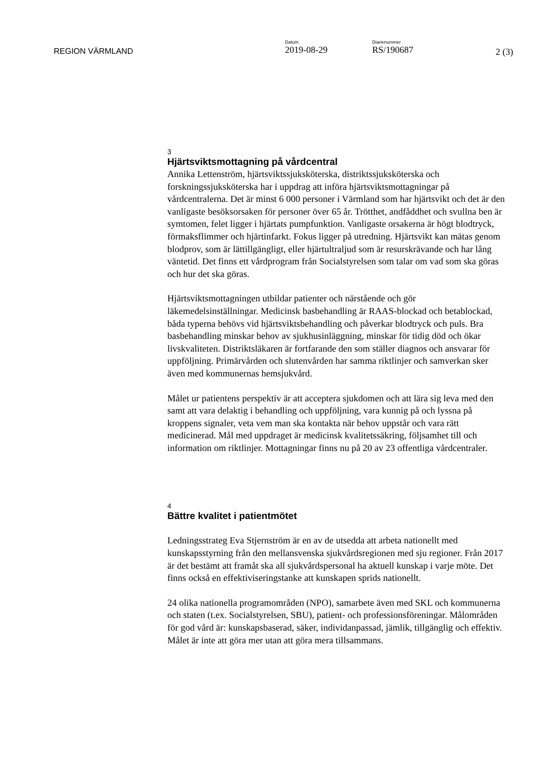REGION VÄRMLAND
Datum
2019-08-29
Diarienummer
RS/190687
2 (3)
3
Hjärtsviktsmottagning på vårdcentral
Annika Lettenström, hjärtsviktssjuksköterska, distriktssjuksköterska och forskningssjuksköterska har i uppdrag att införa hjärtsviktsmottagningar på vårdcentralerna. Det är minst 6 000 personer i Värmland som har hjärtsvikt och det är den vanligaste besöksorsaken för personer över 65 år. Trötthet, andfåddhet och svullna ben är symtomen, felet ligger i hjärtats pumpfunktion. Vanligaste orsakerna är högt blodtryck, förmaksflimmer och hjärtinfarkt. Fokus ligger på utredning. Hjärtsvikt kan mätas genom blodprov, som är lättillgängligt, eller hjärtultraljud som är resurskrävande och har lång väntetid. Det finns ett vårdprogram från Socialstyrelsen som talar om vad som ska göras och hur det ska göras.
Hjärtsviktsmottagningen utbildar patienter och närstående och gör läkemedelsinställningar. Medicinsk basbehandling är RAAS-blockad och betablockad, båda typerna behövs vid hjärtsviktsbehandling och påverkar blodtryck och puls. Bra basbehandling minskar behov av sjukhusinläggning, minskar för tidig död och ökar livskvaliteten. Distriktsläkaren är fortfarande den som ställer diagnos och ansvarar för uppföljning. Primärvården och slutenvården har samma riktlinjer och samverkan sker även med kommunernas hemsjukvård.
Målet ur patientens perspektiv är att acceptera sjukdomen och att lära sig leva med den samt att vara delaktig i behandling och uppföljning, vara kunnig på och lyssna på kroppens signaler, veta vem man ska kontakta när behov uppstår och vara rätt medicinerad. Mål med uppdraget är medicinsk kvalitetssäkring, följsamhet till och information om riktlinjer. Mottagningar finns nu på 20 av 23 offentliga vårdcentraler.
4
Bättre kvalitet i patientmötet
Ledningsstrateg Eva Stjernström är en av de utsedda att arbeta nationellt med kunskapsstyrning från den mellansvenska sjukvårdsregionen med sju regioner. Från 2017 är det bestämt att framåt ska all sjukvårdspersonal ha aktuell kunskap i varje möte. Det finns också en effektiviseringstanke att kunskapen sprids nationellt.
24 olika nationella programområden (NPO), samarbete även med SKL och kommunerna och staten (t.ex. Socialstyrelsen, SBU), patient- och professionsföreningar. Målområden för god vård är: kunskapsbaserad, säker, individanpassad, jämlik, tillgänglig och effektiv. Målet är inte att göra mer utan att göra mera tillsammans.